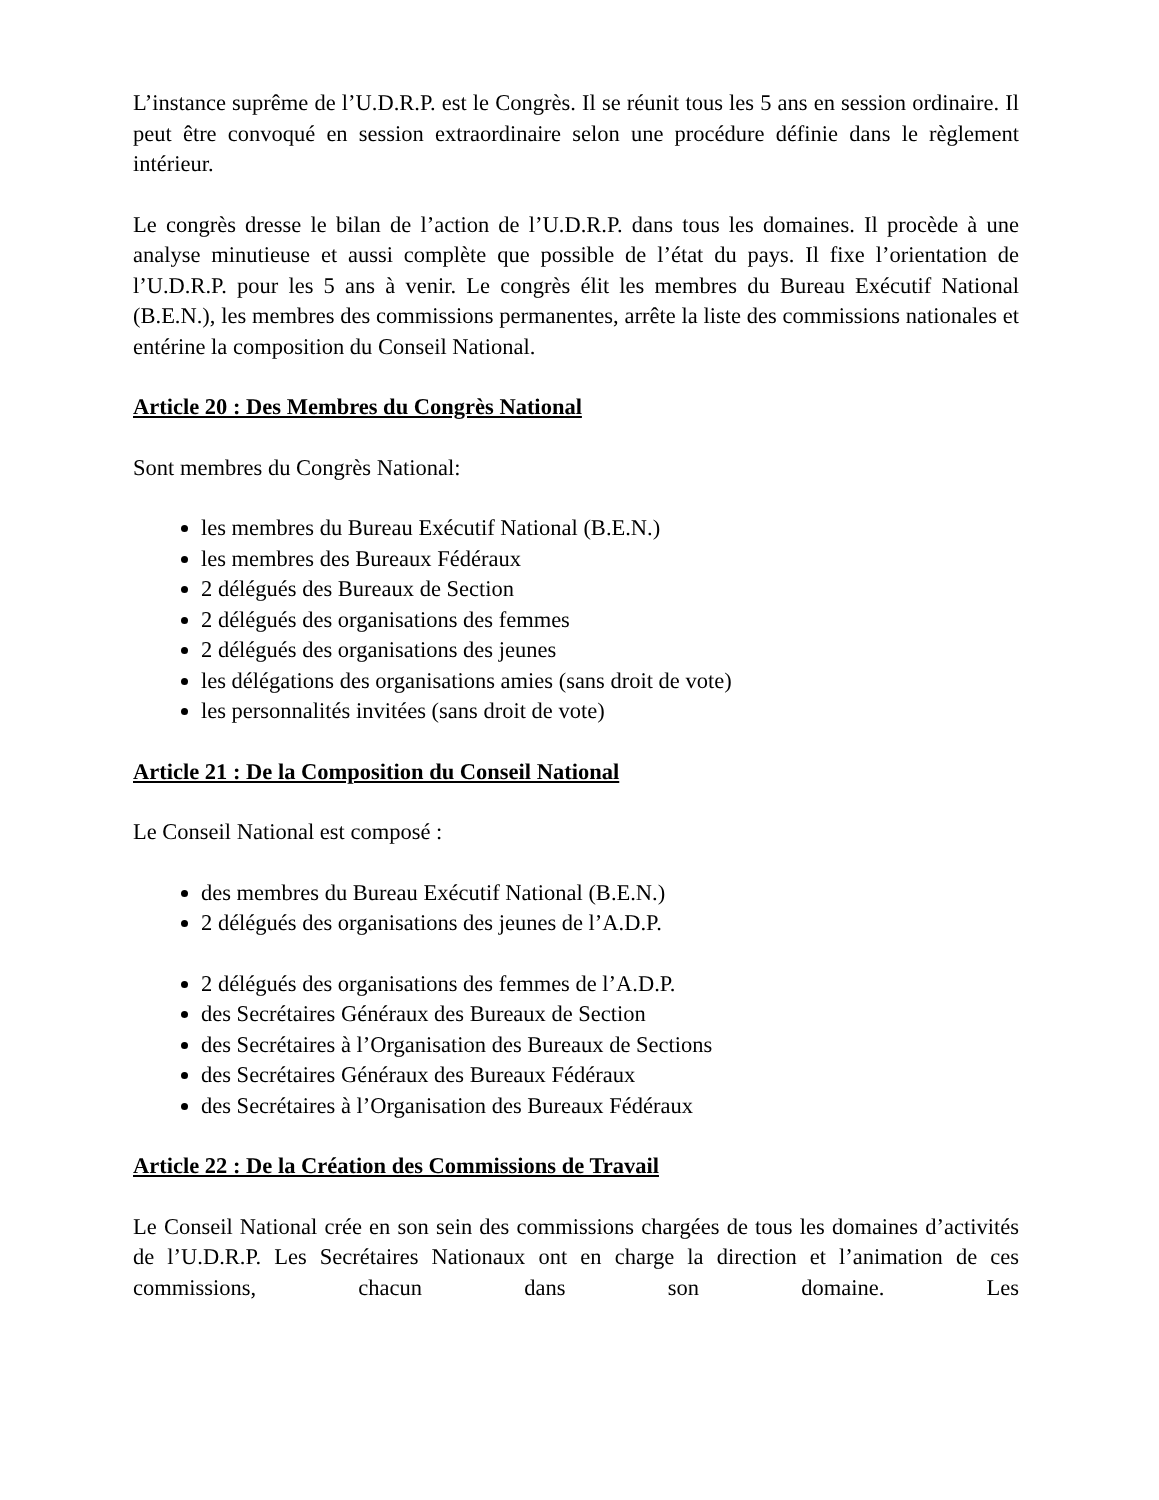L’instance suprême de l’U.D.R.P. est le Congrès. Il se réunit tous les 5 ans en session ordinaire. Il peut être convoqué en session extraordinaire selon une procédure définie dans le règlement intérieur.
Le congrès dresse le bilan de l’action de l’U.D.R.P. dans tous les domaines. Il procède à une analyse minutieuse et aussi complète que possible de l’état du pays. Il fixe l’orientation de l’U.D.R.P. pour les 5 ans à venir. Le congrès élit les membres du Bureau Exécutif National (B.E.N.), les membres des commissions permanentes, arrête la liste des commissions nationales et entérine la composition du Conseil National.
Article 20 : Des Membres du Congrès National
Sont membres du Congrès National:
les membres du Bureau Exécutif National (B.E.N.)
les membres des Bureaux Fédéraux
2 délégués des Bureaux de Section
2 délégués des organisations des femmes
2 délégués des organisations des jeunes
les délégations des organisations amies (sans droit de vote)
les personnalités invitées (sans droit de vote)
Article 21 : De la Composition du Conseil National
Le Conseil National est composé :
des membres du Bureau Exécutif National (B.E.N.)
2 délégués des organisations des jeunes de l’A.D.P.
2 délégués des organisations des femmes de l’A.D.P.
des Secrétaires Généraux des Bureaux de Section
des Secrétaires à l’Organisation des Bureaux de Sections
des Secrétaires Généraux des Bureaux Fédéraux
des Secrétaires à l’Organisation des Bureaux Fédéraux
Article 22 : De la Création des Commissions de Travail
Le Conseil National crée en son sein des commissions chargées de tous les domaines d’activités de l’U.D.R.P. Les Secrétaires Nationaux ont en charge la direction et l’animation de ces commissions, chacun dans son domaine. Les